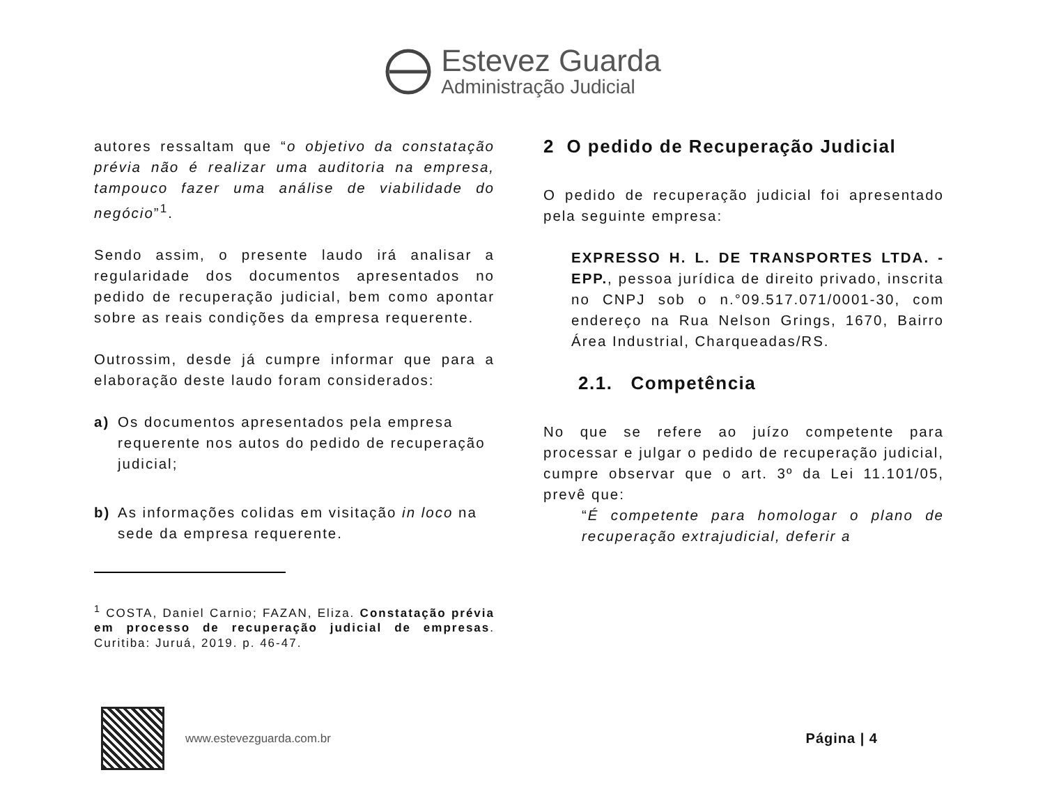Estevez Guarda
Administração Judicial
autores ressaltam que “o objetivo da constatação prévia não é realizar uma auditoria na empresa, tampouco fazer uma análise de viabilidade do negócio”<sup>1</sup>.
Sendo assim, o presente laudo irá analisar a regularidade dos documentos apresentados no pedido de recuperação judicial, bem como apontar sobre as reais condições da empresa requerente.
Outrossim, desde já cumpre informar que para a elaboração deste laudo foram considerados:
a) Os documentos apresentados pela empresa requerente nos autos do pedido de recuperação judicial;
b) As informações colidas em visitação in loco na sede da empresa requerente.
<sup>1</sup> COSTA, Daniel Carnio; FAZAN, Eliza. Constatação prévia em processo de recuperação judicial de empresas. Curitiba: Juruá, 2019. p. 46-47.
2 O pedido de Recuperação Judicial
O pedido de recuperação judicial foi apresentado pela seguinte empresa:
EXPRESSO H. L. DE TRANSPORTES LTDA. - EPP., pessoa jurídica de direito privado, inscrita no CNPJ sob o n.°09.517.071/0001-30, com endereço na Rua Nelson Grings, 1670, Bairro Área Industrial, Charqueadas/RS.
2.1. Competência
No que se refere ao juízo competente para processar e julgar o pedido de recuperação judicial, cumpre observar que o art. 3º da Lei 11.101/05, prevê que:
“É competente para homologar o plano de recuperação extrajudicial, deferir a
www.estevezguarda.com.br
Página | 4